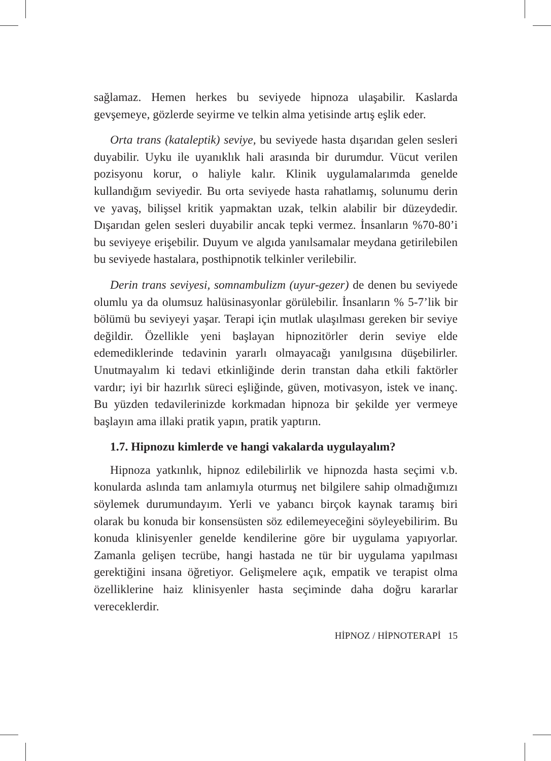sağlamaz. Hemen herkes bu seviyede hipnoza ulaşabilir. Kaslarda gevşemeye, gözlerde seyirme ve telkin alma yetisinde artış eşlik eder.
Orta trans (kataleptik) seviye, bu seviyede hasta dışarıdan gelen sesleri duyabilir. Uyku ile uyanıklık hali arasında bir durumdur. Vücut verilen pozisyonu korur, o haliyle kalır. Klinik uygulamalarımda genelde kullandığım seviyedir. Bu orta seviyede hasta rahatlamış, solunumu derin ve yavaş, bilişsel kritik yapmaktan uzak, telkin alabilir bir düzeydedir. Dışarıdan gelen sesleri duyabilir ancak tepki vermez. İnsanların %70-80’i bu seviyeye erişebilir. Duyum ve algıda yanılsamalar meydana getirilebilen bu seviyede hastalara, posthipnotik telkinler verilebilir.
Derin trans seviyesi, somnambulizm (uyur-gezer) de denen bu seviyede olumlu ya da olumsuz halüsinasyonlar görülebilir. İnsanların % 5-7’lik bir bölümü bu seviyeyi yaşar. Terapi için mutlak ulaşılması gereken bir seviye değildir. Özellikle yeni başlayan hipnozitörler derin seviye elde edemediklerinde tedavinin yararlı olmayacağı yanılgısına düşebilirler. Unutmayalım ki tedavi etkinliğinde derin transtan daha etkili faktörler vardır; iyi bir hazırlık süreci eşliğinde, güven, motivasyon, istek ve inanç. Bu yüzden tedavilerinizde korkmadan hipnoza bir şekilde yer vermeye başlayın ama illaki pratik yapın, pratik yaptırın.
1.7. Hipnozu kimlerde ve hangi vakalarda uygulayalım?
Hipnoza yatkınlık, hipnoz edilebilirlik ve hipnozda hasta seçimi v.b. konularda aslında tam anlamıyla oturmuş net bilgilere sahip olmadığımızı söylemek durumundayım. Yerli ve yabancı birçok kaynak taramış biri olarak bu konuda bir konsensüsten söz edilemeyeceğini söyleyebilirim. Bu konuda klinisyenler genelde kendilerine göre bir uygulama yapıyorlar. Zamanla gelişen tecrübe, hangi hastada ne tür bir uygulama yapılması gerektiğini insana öğretiyor. Gelişmelere açık, empatik ve terapist olma özelliklerine haiz klinisyenler hasta seçiminde daha doğru kararlar vereceklerdir.
HİPNOZ / HİPNOTERAPİ 15